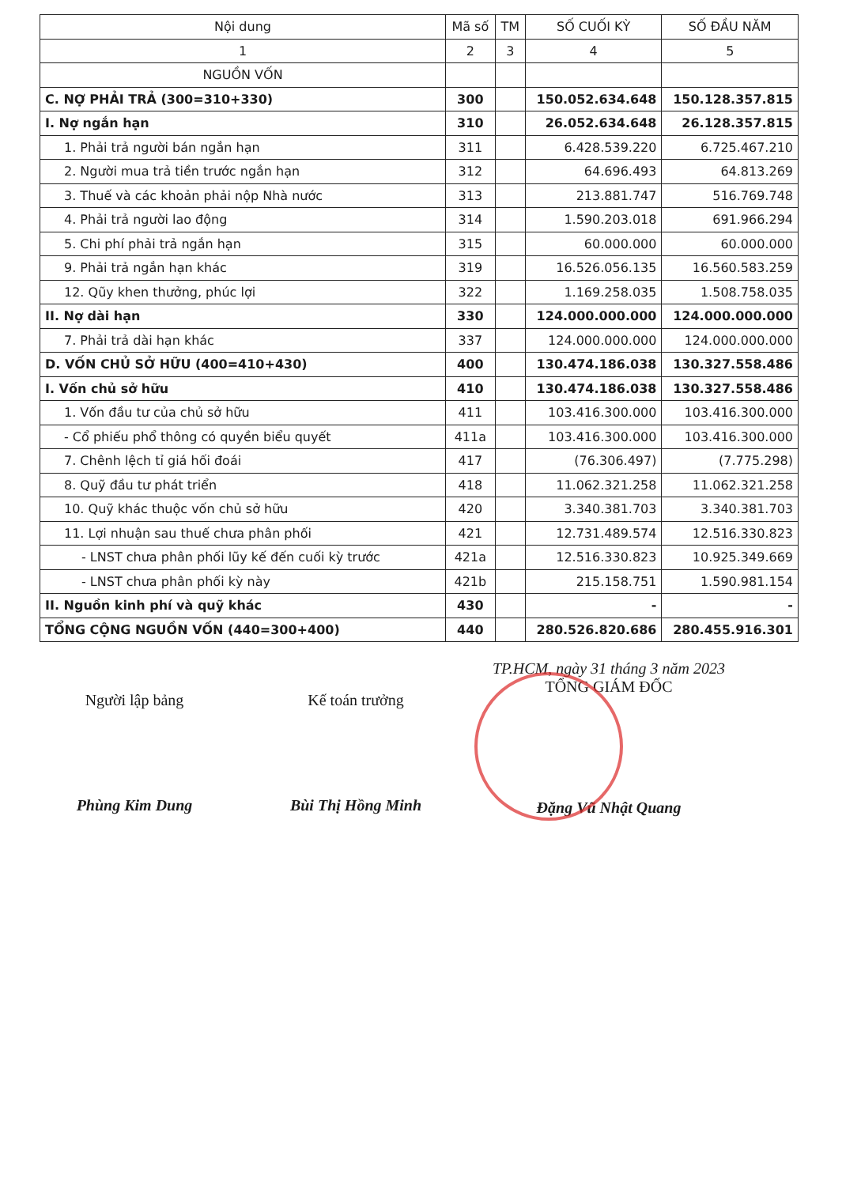| Nội dung | Mã số | TM | SỐ CUỐI KỲ | SỐ ĐẦU NĂM |
| --- | --- | --- | --- | --- |
| 1 | 2 | 3 | 4 | 5 |
| NGUỒN VỐN | | | | |
| C. NỢ PHẢI TRẢ (300=310+330) | 300 | | 150.052.634.648 | 150.128.357.815 |
| I. Nợ ngắn hạn | 310 | | 26.052.634.648 | 26.128.357.815 |
| 1. Phải trả người bán ngắn hạn | 311 | | 6.428.539.220 | 6.725.467.210 |
| 2. Người mua trả tiền trước ngắn hạn | 312 | | 64.696.493 | 64.813.269 |
| 3. Thuế và các khoản phải nộp Nhà nước | 313 | | 213.881.747 | 516.769.748 |
| 4. Phải trả người lao động | 314 | | 1.590.203.018 | 691.966.294 |
| 5. Chi phí phải trả ngắn hạn | 315 | | 60.000.000 | 60.000.000 |
| 9. Phải trả ngắn hạn khác | 319 | | 16.526.056.135 | 16.560.583.259 |
| 12. Qũy khen thưởng, phúc lợi | 322 | | 1.169.258.035 | 1.508.758.035 |
| II. Nợ dài hạn | 330 | | 124.000.000.000 | 124.000.000.000 |
| 7. Phải trả dài hạn khác | 337 | | 124.000.000.000 | 124.000.000.000 |
| D. VỐN CHỦ SỞ HỮU (400=410+430) | 400 | | 130.474.186.038 | 130.327.558.486 |
| I. Vốn chủ sở hữu | 410 | | 130.474.186.038 | 130.327.558.486 |
| 1. Vốn đầu tư của chủ sở hữu | 411 | | 103.416.300.000 | 103.416.300.000 |
| - Cổ phiếu phổ thông có quyền biểu quyết | 411a | | 103.416.300.000 | 103.416.300.000 |
| 7. Chênh lệch tỉ giá hối đoái | 417 | | (76.306.497) | (7.775.298) |
| 8. Quỹ đầu tư phát triển | 418 | | 11.062.321.258 | 11.062.321.258 |
| 10. Quỹ khác thuộc vốn chủ sở hữu | 420 | | 3.340.381.703 | 3.340.381.703 |
| 11. Lợi nhuận sau thuế chưa phân phối | 421 | | 12.731.489.574 | 12.516.330.823 |
| - LNST chưa phân phối lũy kế đến cuối kỳ trước | 421a | | 12.516.330.823 | 10.925.349.669 |
| - LNST chưa phân phối kỳ này | 421b | | 215.158.751 | 1.590.981.154 |
| II. Nguồn kinh phí và quỹ khác | 430 | | - | - |
| TỔNG CỘNG NGUỒN VỐN (440=300+400) | 440 | | 280.526.820.686 | 280.455.916.301 |
Người lập bảng
Phùng Kim Dung
Kế toán trưởng
Bùi Thị Hồng Minh
TP.HCM, ngày 31 tháng 3 năm 2023
TỔNG GIÁM ĐỐC
Đặng Vũ Nhật Quang